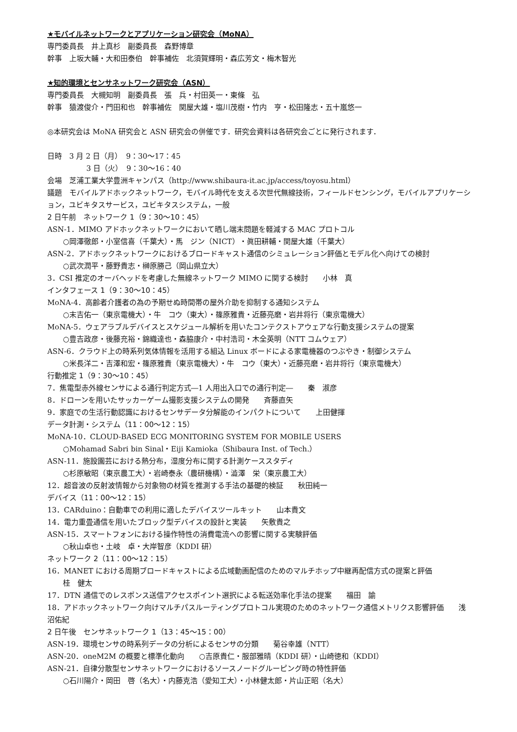★モバイルネットワークとアプリケーション研究会（MoNA）
専門委員長　井上真杉　副委員長　森野博章
幹事　上坂大輔・大和田泰伯　幹事補佐　北須賀輝明・森広芳文・梅木智光
★知的環境とセンサネットワーク研究会（ASN）
専門委員長　大槻知明　副委員長　張　兵・村田英一・東條　弘
幹事　猿渡俊介・門田和也　幹事補佐　関屋大雄・塩川茂樹・竹内　亨・松田隆志・五十嵐悠一
◎本研究会は MoNA 研究会と ASN 研究会の併催です．研究会資料は各研究会ごとに発行されます．
日時　3 月 2 日（月）　9：30〜17：45
3 日（火）　9：30〜16：40
会場　芝浦工業大学豊洲キャンパス（http://www.shibaura-it.ac.jp/access/toyosu.html）
議題　モバイルアドホックネットワーク，モバイル時代を支える次世代無線技術，フィールドセンシング，モバイルアプリケーション，ユビキタスサービス，ユビキタスシステム，一般
2 日午前　ネットワーク 1（9：30〜10：45）
ASN-1．MIMO アドホックネットワークにおいて晒し端末問題を軽減する MAC プロトコル
○岡澤徹郎・小室信喜（千葉大）・馬　ジン（NICT）・眞田耕輔・関屋大雄（千葉大）
ASN-2．アドホックネットワークにおけるブロードキャスト通信のシミュレーション評価とモデル化へ向けての検討
○武次潤平・藤野貴志・榊原勝己（岡山県立大）
3．CSI 推定のオーバヘッドを考慮した無線ネットワーク MIMO に関する検討　　小林　真
インタフェース 1（9：30〜10：45）
MoNA-4．高齢者介護者の為の予期せぬ時間帯の屋外介助を抑制する通知システム
○末吉佑一（東京電機大）・牛　コウ（東大）・篠原雅貴・近藤亮磨・岩井将行（東京電機大）
MoNA-5．ウェアラブルデバイスとスケジュール解析を用いたコンテクストアウェアな行動支援システムの提案
○豊吉政彦・後藤充裕・錦織達也・森脇康介・中村浩司・木全英明（NTT コムウェア）
ASN-6．クラウド上の時系列気体情報を活用する組込 Linux ボードによる家電機器のつぶやき・制御システム
○米長洋二・吉澤和宏・篠原雅貴（東京電機大）・牛　コウ（東大）・近藤亮磨・岩井将行（東京電機大）
行動推定 1（9：30〜10：45）
7．焦電型赤外線センサによる通行判定方式―1 人用出入口での通行判定―　　秦　淑彦
8．ドローンを用いたサッカーゲーム撮影支援システムの開発　　斉藤直矢
9．家庭での生活行動認識におけるセンサデータ分解能のインパクトについて　　上田健揮
データ計測・システム（11：00〜12：15）
MoNA-10．CLOUD-BASED ECG MONITORING SYSTEM FOR MOBILE USERS
○Mohamad Sabri bin Sinal・Eiji Kamioka（Shibaura Inst. of Tech.）
ASN-11．施設園芸における熱分布，湿度分布に関する計測ケーススタディ
○杉原敏昭（東京農工大）・岩崎泰永（農研機構）・澁澤　栄（東京農工大）
12．超音波の反射波情報から対象物の材質を推測する手法の基礎的検証　　秋田純一
デバイス（11：00〜12：15）
13．CARduino：自動車での利用に適したデバイスツールキット　　山本貴文
14．電力重畳通信を用いたブロック型デバイスの設計と実装　　矢敷貴之
ASN-15．スマートフォンにおける操作特性の消費電流への影響に関する実験評価
○秋山卓也・土岐　卓・大岸智彦（KDDI 研）
ネットワーク 2（11：00〜12：15）
16．MANET における周期ブロードキャストによる広域動画配信のためのマルチホップ中継再配信方式の提案と評価
桂　健太
17．DTN 通信でのレスポンス送信アクセスポイント選択による転送効率化手法の提案　　福田　諭
18．アドホックネットワーク向けマルチパスルーティングプロトコル実現のためのネットワーク通信メトリクス影響評価　　浅沼佑紀
2 日午後　センサネットワーク 1（13：45〜15：00）
ASN-19．環境センサの時系列データの分析によるセンサの分類　　菊谷幸雄（NTT）
ASN-20．oneM2M の概要と標準化動向　　○吉原貴仁・服部雅晴（KDDI 研）・山崎徳和（KDDI）
ASN-21．自律分散型センサネットワークにおけるソースノードグルーピング時の特性評価
○石川陽介・岡田　啓（名大）・内藤克浩（愛知工大）・小林健太郎・片山正昭（名大）